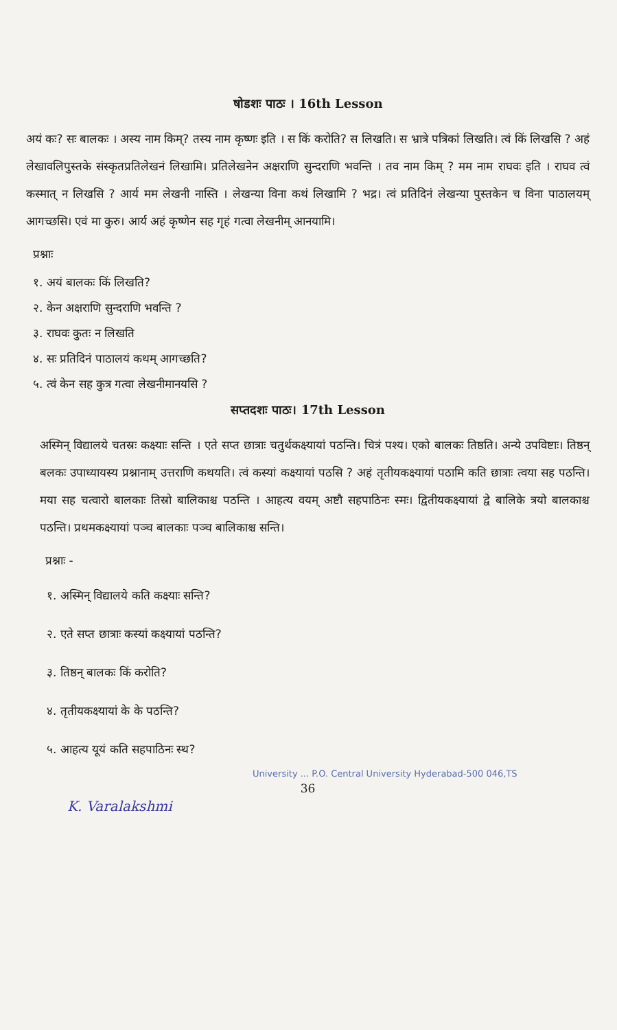षोडशः पाठः । 16th Lesson
अयं कः? सः बालकः । अस्य नाम किम्? तस्य नाम कृष्णः इति । स किं करोति? स लिखति। स भ्रात्रे पत्रिकां लिखति। त्वं किं लिखसि ? अहं लेखावलिपुस्तके संस्कृतप्रतिलेखनं लिखामि। प्रतिलेखनेन अक्षराणि सुन्दराणि भवन्ति । तव नाम किम् ? मम नाम राघवः इति । राघव त्वं कस्मात् न लिखसि ? आर्य मम लेखनी नास्ति । लेखन्या विना कथं लिखामि ? भद्र। त्वं प्रतिदिनं लेखन्या पुस्तकेन च विना पाठालयम् आगच्छसि। एवं मा कुरु। आर्य अहं कृष्णेन सह गृहं गत्वा लेखनीम् आनयामि।
प्रश्नाः
१. अयं बालकः किं लिखति?
२. केन अक्षराणि सुन्दराणि भवन्ति ?
३. राघवः कुतः न लिखति
४. सः प्रतिदिनं पाठालयं कथम् आगच्छति?
५. त्वं केन सह कुत्र गत्वा लेखनीमानयसि ?
सप्तदशः पाठः। 17th Lesson
अस्मिन् विद्यालये चतस्रः कक्ष्याः सन्ति । एते सप्त छात्राः चतुर्थकक्ष्यायां पठन्ति। चित्रं पश्य। एको बालकः तिष्ठति। अन्ये उपविष्टाः। तिष्ठन् बलकः उपाध्यायस्य प्रश्नानाम् उत्तराणि कथयति। त्वं कस्यां कक्ष्यायां पठसि ? अहं तृतीयकक्ष्यायां पठामि कति छात्राः त्वया सह पठन्ति। मया सह चत्वारो बालकाः तिस्रो बालिकाश्च पठन्ति । आहत्य वयम् अष्टौ सहपाठिनः स्मः। द्वितीयकक्ष्यायां द्वे बालिके त्रयो बालकाश्च पठन्ति। प्रथमकक्ष्यायां पञ्च बालकाः पञ्च बालिकाश्च सन्ति।
प्रश्नाः -
१. अस्मिन् विद्यालये कति कक्ष्याः सन्ति?
२. एते सप्त छात्राः कस्यां कक्ष्यायां पठन्ति?
३. तिष्ठन् बालकः किं करोति?
४. तृतीयकक्ष्यायां के के पठन्ति?
५. आहत्य यूयं कति सहपाठिनः स्थ?
University ... P.O. Central University Hyderabad-500 046,TS
36
K. Varalakshmi